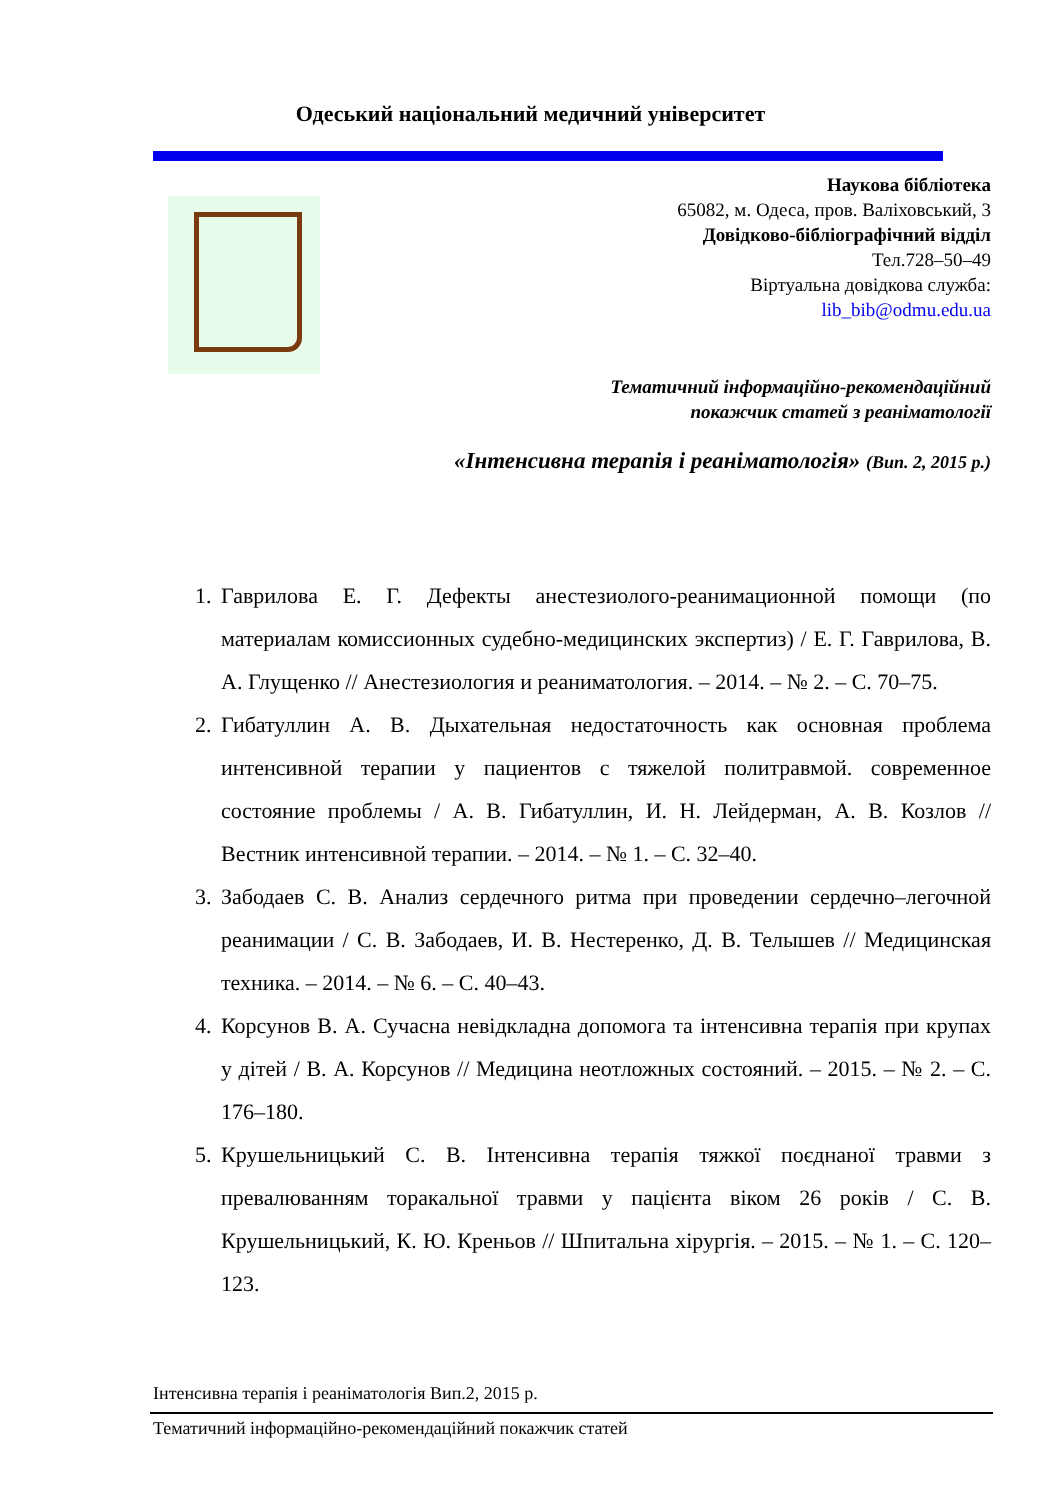Одеський національний медичний університет
Наукова бібліотека
65082, м. Одеса, пров. Валіховський, 3
Довідково-бібліографічний відділ
Тел.728–50–49
Віртуальна довідкова служба:
lib_bib@odmu.edu.ua
Тематичний інформаційно-рекомендаційний
покажчик статей з реаніматології
«Інтенсивна терапія і реаніматологія» (Вип. 2, 2015 р.)
1. Гаврилова Е. Г. Дефекты анестезиолого-реанимационной помощи (по материалам комиссионных судебно-медицинских экспертиз) / Е. Г. Гаврилова, В. А. Глущенко // Анестезиология и реаниматология. – 2014. – № 2. – С. 70–75.
2. Гибатуллин А. В. Дыхательная недостаточность как основная проблема интенсивной терапии у пациентов с тяжелой политравмой. современное состояние проблемы / А. В. Гибатуллин, И. Н. Лейдерман, А. В. Козлов // Вестник интенсивной терапии. – 2014. – № 1. – С. 32–40.
3. Забодаев С. В. Анализ сердечного ритма при проведении сердечно–легочной реанимации / С. В. Забодаев, И. В. Нестеренко, Д. В. Телышев // Медицинская техника. – 2014. – № 6. – С. 40–43.
4. Корсунов В. А. Сучасна невідкладна допомога та інтенсивна терапія при крупах у дітей / В. А. Корсунов // Медицина неотложных состояний. – 2015. – № 2. – С. 176–180.
5. Крушельницький С. В. Інтенсивна терапія тяжкої поєднаної травми з превалюванням торакальної травми у пацієнта віком 26 років / С. В. Крушельницький, К. Ю. Креньов // Шпитальна хірургія. – 2015. – № 1. – С. 120–123.
Інтенсивна терапія і реаніматологія Вип.2, 2015 р.
Тематичний інформаційно-рекомендаційний покажчик статей